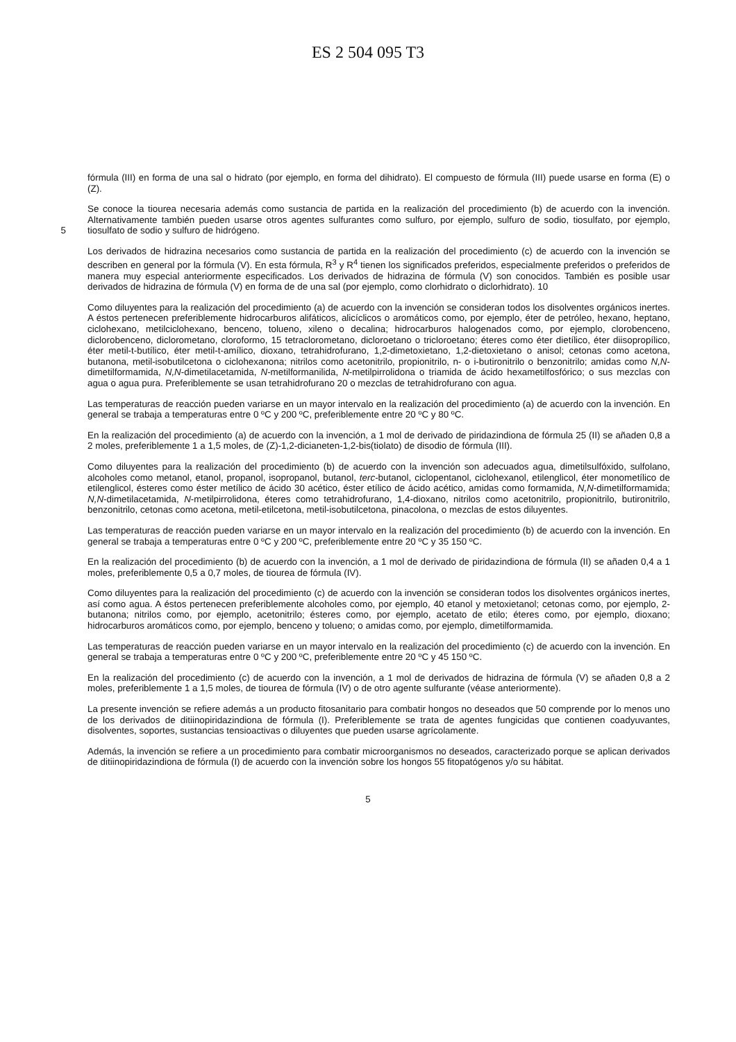ES 2 504 095 T3
fórmula (III) en forma de una sal o hidrato (por ejemplo, en forma del dihidrato). El compuesto de fórmula (III) puede usarse en forma (E) o (Z).
Se conoce la tiourea necesaria además como sustancia de partida en la realización del procedimiento (b) de acuerdo con la invención. Alternativamente también pueden usarse otros agentes sulfurantes como sulfuro, por ejemplo, sulfuro de sodio, tiosulfato, por ejemplo, tiosulfato de sodio y sulfuro de hidrógeno. 5
Los derivados de hidrazina necesarios como sustancia de partida en la realización del procedimiento (c) de acuerdo con la invención se describen en general por la fórmula (V). En esta fórmula, R<sup>3</sup> y R<sup>4</sup> tienen los significados preferidos, especialmente preferidos o preferidos de manera muy especial anteriormente especificados. Los derivados de hidrazina de fórmula (V) son conocidos. También es posible usar derivados de hidrazina de fórmula (V) en forma de de una sal (por ejemplo, como clorhidrato o diclorhidrato). 10
Como diluyentes para la realización del procedimiento (a) de acuerdo con la invención se consideran todos los disolventes orgánicos inertes. A éstos pertenecen preferiblemente hidrocarburos alifáticos, alicíclicos o aromáticos como, por ejemplo, éter de petróleo, hexano, heptano, ciclohexano, metilciclohexano, benceno, tolueno, xileno o decalina; hidrocarburos halogenados como, por ejemplo, clorobenceno, diclorobenceno, diclorometano, cloroformo, 15 tetraclorometano, dicloroetano o tricloroetano; éteres como éter dietílico, éter diisopropílico, éter metil-t-butílico, éter metil-t-amílico, dioxano, tetrahidrofurano, 1,2-dimetoxietano, 1,2-dietoxietano o anisol; cetonas como acetona, butanona, metil-isobutilcetona o ciclohexanona; nitrilos como acetonitrilo, propionitrilo, n- o i-butironitrilo o benzonitrilo; amidas como N,N-dimetilformamida, N,N-dimetilacetamida, N-metilformanilida, N-metilpirrolidona o triamida de ácido hexametilfosfórico; o sus mezclas con agua o agua pura. Preferiblemente se usan tetrahidrofurano 20 o mezclas de tetrahidrofurano con agua.
Las temperaturas de reacción pueden variarse en un mayor intervalo en la realización del procedimiento (a) de acuerdo con la invención. En general se trabaja a temperaturas entre 0 ºC y 200 ºC, preferiblemente entre 20 ºC y 80 ºC.
En la realización del procedimiento (a) de acuerdo con la invención, a 1 mol de derivado de piridazindiona de fórmula 25 (II) se añaden 0,8 a 2 moles, preferiblemente 1 a 1,5 moles, de (Z)-1,2-dicianeten-1,2-bis(tiolato) de disodio de fórmula (III).
Como diluyentes para la realización del procedimiento (b) de acuerdo con la invención son adecuados agua, dimetilsulfóxido, sulfolano, alcoholes como metanol, etanol, propanol, isopropanol, butanol, terc-butanol, ciclopentanol, ciclohexanol, etilenglicol, éter monometílico de etilenglicol, ésteres como éster metílico de ácido 30 acético, éster etílico de ácido acético, amidas como formamida, N,N-dimetilformamida; N,N-dimetilacetamida, N-metilpirrolidona, éteres como tetrahidrofurano, 1,4-dioxano, nitrilos como acetonitrilo, propionitrilo, butironitrilo, benzonitrilo, cetonas como acetona, metil-etilcetona, metil-isobutilcetona, pinacolona, o mezclas de estos diluyentes.
Las temperaturas de reacción pueden variarse en un mayor intervalo en la realización del procedimiento (b) de acuerdo con la invención. En general se trabaja a temperaturas entre 0 ºC y 200 ºC, preferiblemente entre 20 ºC y 35 150 ºC.
En la realización del procedimiento (b) de acuerdo con la invención, a 1 mol de derivado de piridazindiona de fórmula (II) se añaden 0,4 a 1 moles, preferiblemente 0,5 a 0,7 moles, de tiourea de fórmula (IV).
Como diluyentes para la realización del procedimiento (c) de acuerdo con la invención se consideran todos los disolventes orgánicos inertes, así como agua. A éstos pertenecen preferiblemente alcoholes como, por ejemplo, 40 etanol y metoxietanol; cetonas como, por ejemplo, 2-butanona; nitrilos como, por ejemplo, acetonitrilo; ésteres como, por ejemplo, acetato de etilo; éteres como, por ejemplo, dioxano; hidrocarburos aromáticos como, por ejemplo, benceno y tolueno; o amidas como, por ejemplo, dimetilformamida.
Las temperaturas de reacción pueden variarse en un mayor intervalo en la realización del procedimiento (c) de acuerdo con la invención. En general se trabaja a temperaturas entre 0 ºC y 200 ºC, preferiblemente entre 20 ºC y 45 150 ºC.
En la realización del procedimiento (c) de acuerdo con la invención, a 1 mol de derivados de hidrazina de fórmula (V) se añaden 0,8 a 2 moles, preferiblemente 1 a 1,5 moles, de tiourea de fórmula (IV) o de otro agente sulfurante (véase anteriormente).
La presente invención se refiere además a un producto fitosanitario para combatir hongos no deseados que 50 comprende por lo menos uno de los derivados de ditiinopiridazindiona de fórmula (I). Preferiblemente se trata de agentes fungicidas que contienen coadyuvantes, disolventes, soportes, sustancias tensioactivas o diluyentes que pueden usarse agrícolamente.
Además, la invención se refiere a un procedimiento para combatir microorganismos no deseados, caracterizado porque se aplican derivados de ditiinopiridazindiona de fórmula (I) de acuerdo con la invención sobre los hongos 55 fitopatógenos y/o su hábitat.
5